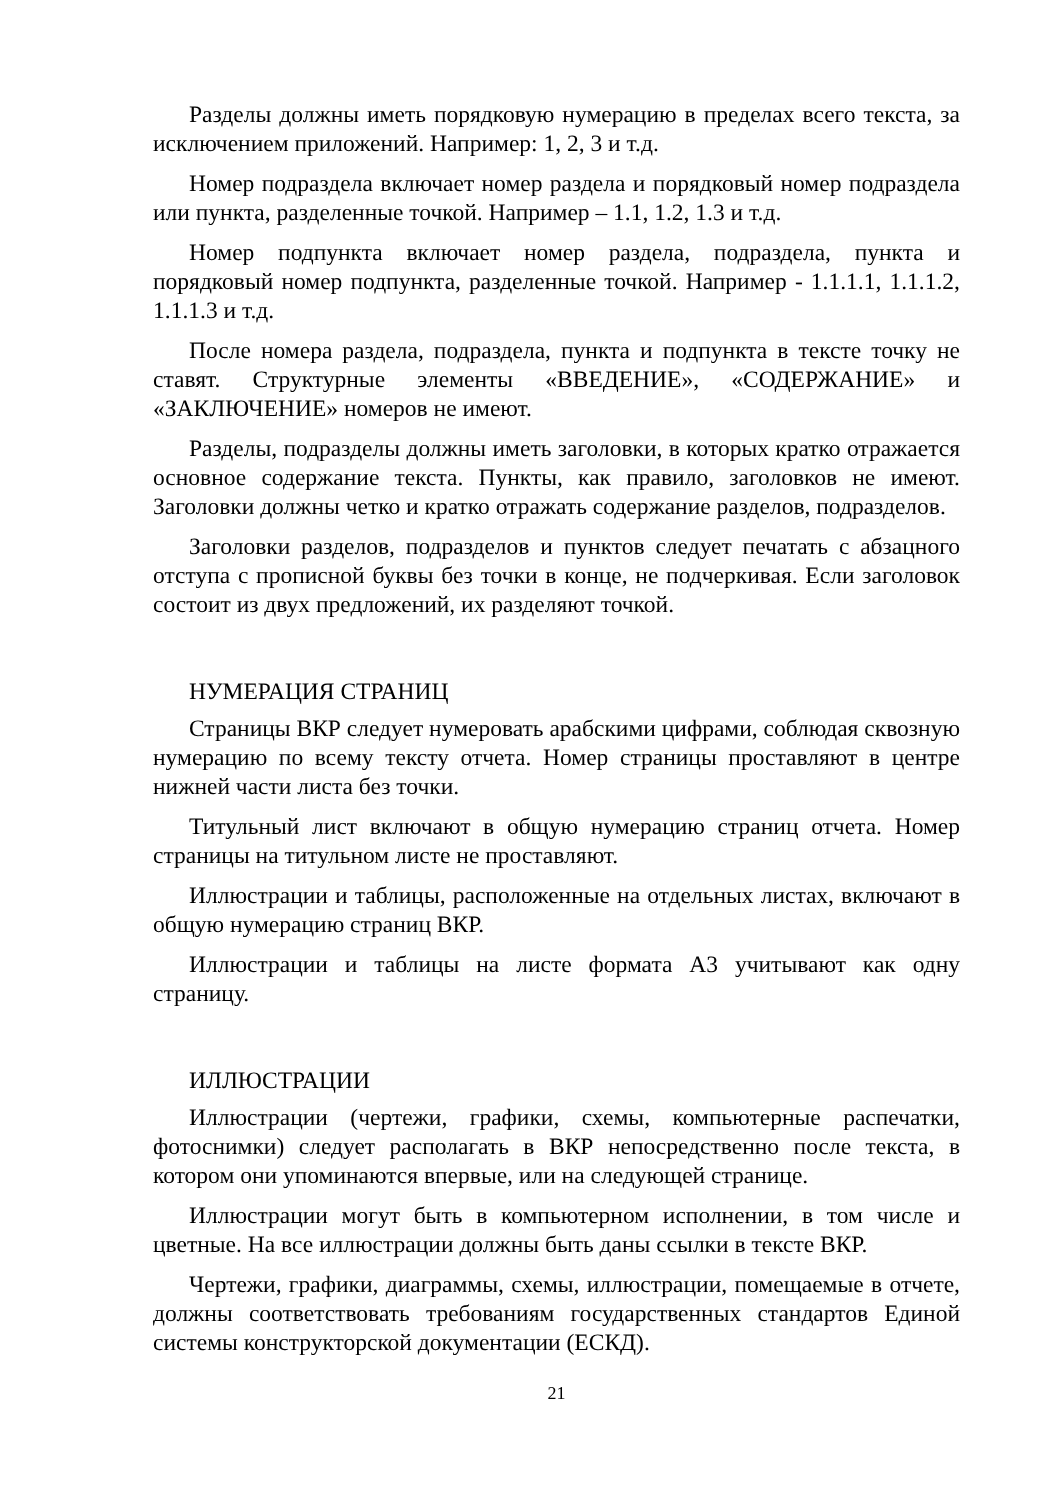Разделы должны иметь порядковую нумерацию в пределах всего текста, за исключением приложений. Например: 1, 2, 3 и т.д.
Номер подраздела включает номер раздела и порядковый номер подраздела или пункта, разделенные точкой. Например – 1.1, 1.2, 1.3 и т.д.
Номер подпункта включает номер раздела, подраздела, пункта и порядковый номер подпункта, разделенные точкой. Например - 1.1.1.1, 1.1.1.2, 1.1.1.3 и т.д.
После номера раздела, подраздела, пункта и подпункта в тексте точку не ставят. Структурные элементы «ВВЕДЕНИЕ», «СОДЕРЖАНИЕ» и «ЗАКЛЮЧЕНИЕ» номеров не имеют.
Разделы, подразделы должны иметь заголовки, в которых кратко отражается основное содержание текста. Пункты, как правило, заголовков не имеют. Заголовки должны четко и кратко отражать содержание разделов, подразделов.
Заголовки разделов, подразделов и пунктов следует печатать с абзацного отступа с прописной буквы без точки в конце, не подчеркивая. Если заголовок состоит из двух предложений, их разделяют точкой.
НУМЕРАЦИЯ СТРАНИЦ
Страницы ВКР следует нумеровать арабскими цифрами, соблюдая сквозную нумерацию по всему тексту отчета. Номер страницы проставляют в центре нижней части листа без точки.
Титульный лист включают в общую нумерацию страниц отчета. Номер страницы на титульном листе не проставляют.
Иллюстрации и таблицы, расположенные на отдельных листах, включают в общую нумерацию страниц ВКР.
Иллюстрации и таблицы на листе формата А3 учитывают как одну страницу.
ИЛЛЮСТРАЦИИ
Иллюстрации (чертежи, графики, схемы, компьютерные распечатки, фотоснимки) следует располагать в ВКР непосредственно после текста, в котором они упоминаются впервые, или на следующей странице.
Иллюстрации могут быть в компьютерном исполнении, в том числе и цветные. На все иллюстрации должны быть даны ссылки в тексте ВКР.
Чертежи, графики, диаграммы, схемы, иллюстрации, помещаемые в отчете, должны соответствовать требованиям государственных стандартов Единой системы конструкторской документации (ЕСКД).
21